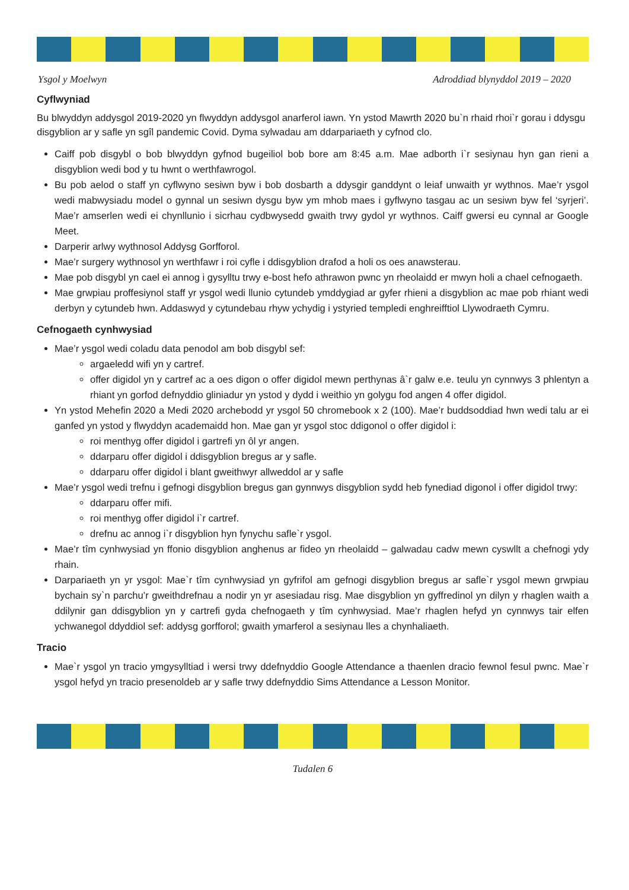Ysgol y Moelwyn Adroddiad blynyddol 2019 – 2020
Cyflwyniad
Bu blwyddyn addysgol 2019-2020 yn flwyddyn addysgol anarferol iawn. Yn ystod Mawrth 2020 bu`n rhaid rhoi`r gorau i ddysgu disgyblion ar y safle yn sgîl pandemic Covid. Dyma sylwadau am ddarpariaeth y cyfnod clo.
Caiff pob disgybl o bob blwyddyn gyfnod bugeiliol bob bore am 8:45 a.m. Mae adborth i`r sesiynau hyn gan rieni a disgyblion wedi bod y tu hwnt o werthfawrogol.
Bu pob aelod o staff yn cyflwyno sesiwn byw i bob dosbarth a ddysgir ganddynt o leiaf unwaith yr wythnos. Mae’r ysgol wedi mabwysiadu model o gynnal un sesiwn dysgu byw ym mhob maes i gyflwyno tasgau ac un sesiwn byw fel ‘syrjeri’. Mae’r amserlen wedi ei chynllunio i sicrhau cydbwysedd gwaith trwy gydol yr wythnos. Caiff gwersi eu cynnal ar Google Meet.
Darperir arlwy wythnosol Addysg Gorfforol.
Mae’r surgery wythnosol yn werthfawr i roi cyfle i ddisgyblion drafod a holi os oes anawsterau.
Mae pob disgybl yn cael ei annog i gysylltu trwy e-bost hefo athrawon pwnc yn rheolaidd er mwyn holi a chael cefnogaeth.
Mae grwpiau proffesiynol staff yr ysgol wedi llunio cytundeb ymddygiad ar gyfer rhieni a disgyblion ac mae pob rhiant wedi derbyn y cytundeb hwn. Addaswyd y cytundebau rhyw ychydig i ystyried templedi enghreifftiol Llywodraeth Cymru.
Cefnogaeth cynhwysiad
Mae’r ysgol wedi coladu data penodol am bob disgybl sef:
argaeledd wifi yn y cartref.
offer digidol yn y cartref ac a oes digon o offer digidol mewn perthynas â`r galw e.e. teulu yn cynnwys 3 phlentyn a rhiant yn gorfod defnyddio gliniadur yn ystod y dydd i weithio yn golygu fod angen 4 offer digidol.
Yn ystod Mehefin 2020 a Medi 2020 archebodd yr ysgol 50 chromebook x 2 (100). Mae’r buddsoddiad hwn wedi talu ar ei ganfed yn ystod y flwyddyn academaidd hon. Mae gan yr ysgol stoc ddigonol o offer digidol i:
roi menthyg offer digidol i gartrefi yn ôl yr angen.
ddarparu offer digidol i ddisgyblion bregus ar y safle.
ddarparu offer digidol i blant gweithwyr allweddol ar y safle
Mae’r ysgol wedi trefnu i gefnogi disgyblion bregus gan gynnwys disgyblion sydd heb fynediad digonol i offer digidol trwy:
ddarparu offer mifi.
roi menthyg offer digidol i`r cartref.
drefnu ac annog i`r disgyblion hyn fynychu safle`r ysgol.
Mae’r tîm cynhwysiad yn ffonio disgyblion anghenus ar fideo yn rheolaidd – galwadau cadw mewn cyswllt a chefnogi ydy rhain.
Darpariaeth yn yr ysgol: Mae`r tîm cynhwysiad yn gyfrifol am gefnogi disgyblion bregus ar safle`r ysgol mewn grwpiau bychain sy`n parchu’r gweithdrefnau a nodir yn yr asesiadau risg. Mae disgyblion yn gyffredinol yn dilyn y rhaglen waith a ddilynir gan ddisgyblion yn y cartrefi gyda chefnogaeth y tîm cynhwysiad. Mae’r rhaglen hefyd yn cynnwys tair elfen ychwanegol ddyddiol sef: addysg gorfforol; gwaith ymarferol a sesiynau lles a chynhaliaeth.
Tracio
Mae`r ysgol yn tracio ymgysylltiad i wersi trwy ddefnyddio Google Attendance a thaenlen dracio fewnol fesul pwnc. Mae`r ysgol hefyd yn tracio presenoldeb ar y safle trwy ddefnyddio Sims Attendance a Lesson Monitor.
Tudalen 6